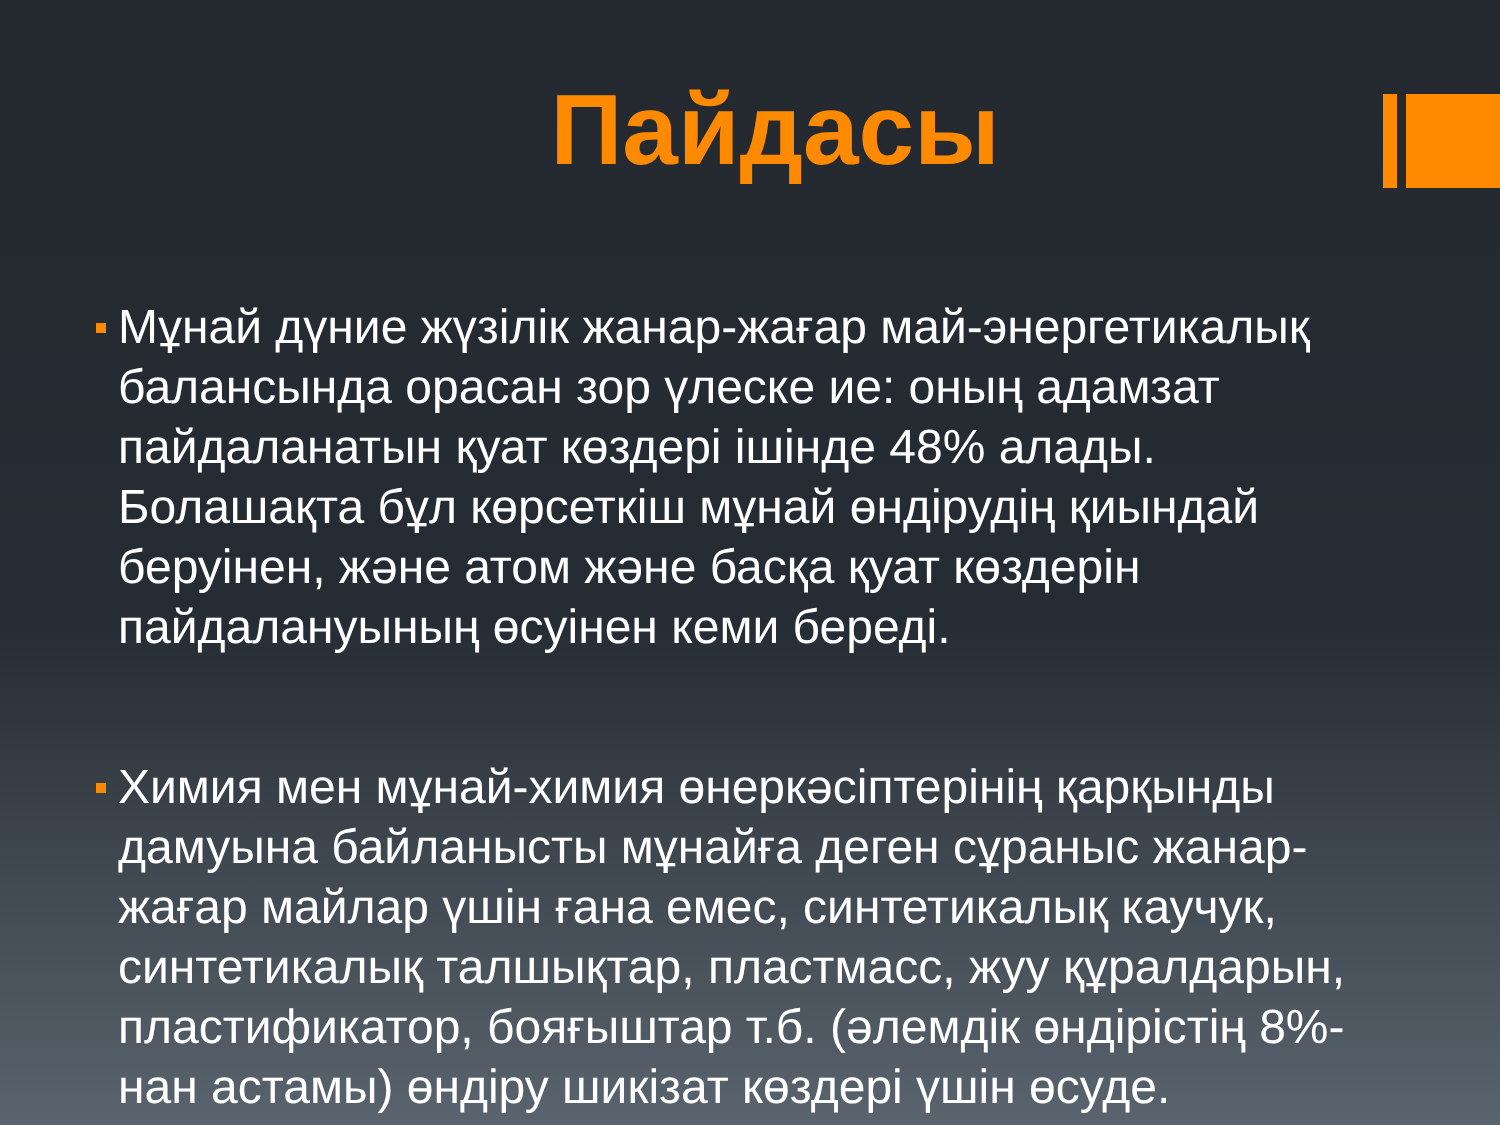Пайдасы
Мұнай дүние жүзілік жанар-жағар май-энергетикалық балансында орасан зор үлеске ие: оның адамзат пайдаланатын қуат көздері ішінде 48% алады. Болашақта бұл көрсеткіш мұнай өндірудің қиындай беруінен, және атом және басқа қуат көздерін пайдалануының өсуінен кеми береді.
Химия мен мұнай-химия өнеркәсіптерінің қарқынды дамуына байланысты мұнайға деген сұраныс жанар-жағар майлар үшін ғана емес, синтетикалық каучук, синтетикалық талшықтар, пластмасс, жуу құралдарын, пластификатор, бояғыштар т.б. (әлемдік өндірістің 8%-нан астамы) өндіру шикізат көздері үшін өсуде.